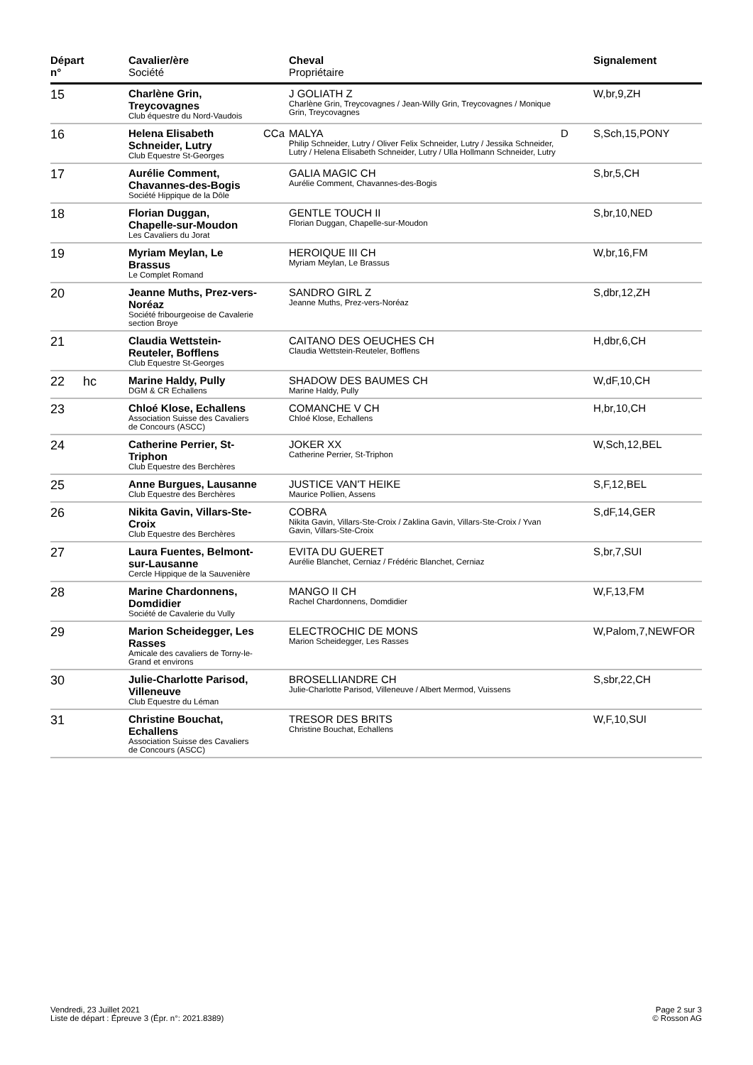| Départ n° | | Cavalier/ère Société | | Cheval Propriétaire | | Signalement |
| --- | --- | --- | --- | --- | --- | --- |
| 15 | | Charlène Grin, Treycovagnes Club équestre du Nord-Vaudois | | J GOLIATH Z Charlène Grin, Treycovagnes / Jean-Willy Grin, Treycovagnes / Monique Grin, Treycovagnes | | W,br,9,ZH |
| 16 | | Helena Elisabeth Schneider, Lutry Club Equestre St-Georges | CCa | MALYA Philip Schneider, Lutry / Oliver Felix Schneider, Lutry / Jessika Schneider, Lutry / Helena Elisabeth Schneider, Lutry / Ulla Hollmann Schneider, Lutry | D | S,Sch,15,PONY |
| 17 | | Aurélie Comment, Chavannes-des-Bogis Société Hippique de la Dôle | | GALIA MAGIC CH Aurélie Comment, Chavannes-des-Bogis | | S,br,5,CH |
| 18 | | Florian Duggan, Chapelle-sur-Moudon Les Cavaliers du Jorat | | GENTLE TOUCH II Florian Duggan, Chapelle-sur-Moudon | | S,br,10,NED |
| 19 | | Myriam Meylan, Le Brassus Le Complet Romand | | HEROIQUE III CH Myriam Meylan, Le Brassus | | W,br,16,FM |
| 20 | | Jeanne Muths, Prez-vers-Noréaz Société fribourgeoise de Cavalerie section Broye | | SANDRO GIRL Z Jeanne Muths, Prez-vers-Noréaz | | S,dbr,12,ZH |
| 21 | | Claudia Wettstein-Reuteler, Bofflens Club Equestre St-Georges | | CAITANO DES OEUCHES CH Claudia Wettstein-Reuteler, Bofflens | | H,dbr,6,CH |
| 22 | hc | Marine Haldy, Pully DGM & CR Echallens | | SHADOW DES BAUMES CH Marine Haldy, Pully | | W,dF,10,CH |
| 23 | | Chloé Klose, Echallens Association Suisse des Cavaliers de Concours (ASCC) | | COMANCHE V CH Chloé Klose, Echallens | | H,br,10,CH |
| 24 | | Catherine Perrier, St-Triphon Club Equestre des Berchères | | JOKER XX Catherine Perrier, St-Triphon | | W,Sch,12,BEL |
| 25 | | Anne Burgues, Lausanne Club Equestre des Berchères | | JUSTICE VAN'T HEIKE Maurice Pollien, Assens | | S,F,12,BEL |
| 26 | | Nikita Gavin, Villars-Ste-Croix Club Equestre des Berchères | | COBRA Nikita Gavin, Villars-Ste-Croix / Zaklina Gavin, Villars-Ste-Croix / Yvan Gavin, Villars-Ste-Croix | | S,dF,14,GER |
| 27 | | Laura Fuentes, Belmont-sur-Lausanne Cercle Hippique de la Sauvenière | | EVITA DU GUERET Aurélie Blanchet, Cerniaz / Frédéric Blanchet, Cerniaz | | S,br,7,SUI |
| 28 | | Marine Chardonnens, Domdidier Société de Cavalerie du Vully | | MANGO II CH Rachel Chardonnens, Domdidier | | W,F,13,FM |
| 29 | | Marion Scheidegger, Les Rasses Amicale des cavaliers de Torny-le-Grand et environs | | ELECTROCHIC DE MONS Marion Scheidegger, Les Rasses | | W,Palom,7,NEWFOR |
| 30 | | Julie-Charlotte Parisod, Villeneuve Club Equestre du Léman | | BROSELLIANDRE CH Julie-Charlotte Parisod, Villeneuve / Albert Mermod, Vuissens | | S,sbr,22,CH |
| 31 | | Christine Bouchat, Echallens Association Suisse des Cavaliers de Concours (ASCC) | | TRESOR DES BRITS Christine Bouchat, Echallens | | W,F,10,SUI |
Vendredi, 23 Juillet 2021
Liste de départ : Épreuve 3 (Épr. n°: 2021.8389)
Page 2 sur 3
© Rosson AG